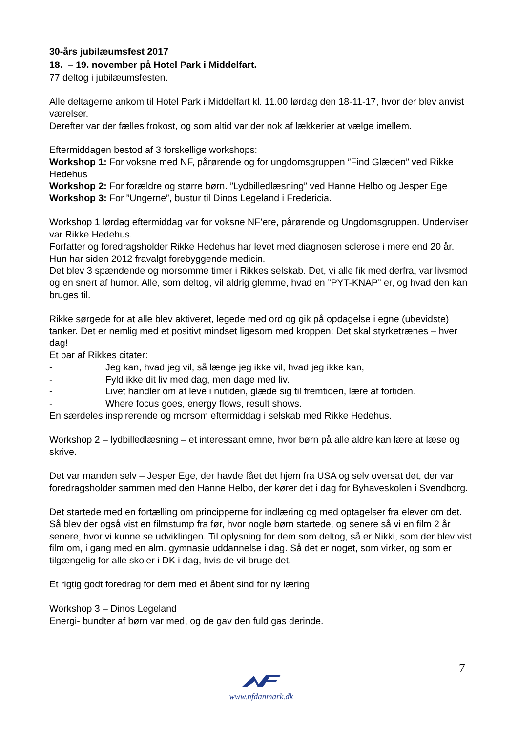30-års jubilæumsfest 2017
18. – 19. november på Hotel Park i Middelfart.
77 deltog i jubilæumsfesten.
Alle deltagerne ankom til Hotel Park i Middelfart kl. 11.00 lørdag den 18-11-17, hvor der blev anvist værelser.
Derefter var der fælles frokost, og som altid var der nok af lækkerier at vælge imellem.
Eftermiddagen bestod af 3 forskellige workshops:
Workshop 1: For voksne med NF, pårørende og for ungdomsgruppen ”Find Glæden” ved Rikke Hedehus
Workshop 2: For forældre og større børn. ”Lydbilledlæsning” ved Hanne Helbo og Jesper Ege
Workshop 3: For ”Ungerne”, bustur til Dinos Legeland i Fredericia.
Workshop 1 lørdag eftermiddag var for voksne NF’ere, pårørende og Ungdomsgruppen. Underviser var Rikke Hedehus.
Forfatter og foredragsholder Rikke Hedehus har levet med diagnosen sclerose i mere end 20 år. Hun har siden 2012 fravalgt forebyggende medicin.
Det blev 3 spændende og morsomme timer i Rikkes selskab. Det, vi alle fik med derfra, var livsmod og en snert af humor. Alle, som deltog, vil aldrig glemme, hvad en ”PYT-KNAP” er, og hvad den kan bruges til.
Rikke sørgede for at alle blev aktiveret, legede med ord og gik på opdagelse i egne (ubevidste) tanker. Det er nemlig med et positivt mindset ligesom med kroppen: Det skal styrketrænes – hver dag!
Et par af Rikkes citater:
- Jeg kan, hvad jeg vil, så længe jeg ikke vil, hvad jeg ikke kan,
- Fyld ikke dit liv med dag, men dage med liv.
- Livet handler om at leve i nutiden, glæde sig til fremtiden, lære af fortiden.
- Where focus goes, energy flows, result shows.
En særdeles inspirerende og morsom eftermiddag i selskab med Rikke Hedehus.
Workshop 2 – lydbilledlæsning – et interessant emne, hvor børn på alle aldre kan lære at læse og skrive.
Det var manden selv – Jesper Ege, der havde fået det hjem fra USA og selv oversat det, der var foredragsholder sammen med den Hanne Helbo, der kører det i dag for Byhaveskolen i Svendborg.
Det startede med en fortælling om principperne for indlæring og med optagelser fra elever om det. Så blev der også vist en filmstump fra før, hvor nogle børn startede, og senere så vi en film 2 år senere, hvor vi kunne se udviklingen. Til oplysning for dem som deltog, så er Nikki, som der blev vist film om, i gang med en alm. gymnasie uddannelse i dag. Så det er noget, som virker, og som er tilgængelig for alle skoler i DK i dag, hvis de vil bruge det.
Et rigtig godt foredrag for dem med et åbent sind for ny læring.
Workshop 3 – Dinos Legeland
Energi- bundter af børn var med, og de gav den fuld gas derinde.
7
www.nfdanmark.dk